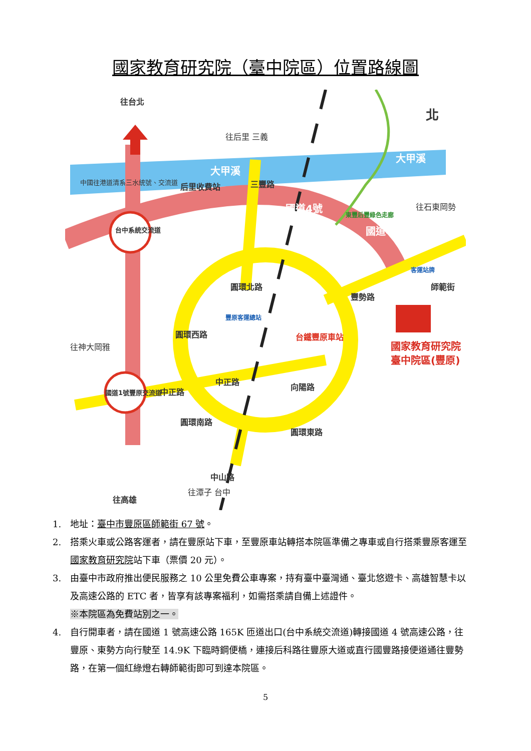國家教育研究院（臺中院區）位置路線圖
往台北
后里收費站
大甲溪
大甲溪
北
往后里 三義
三豐路
國道4號
國道4號
東豐后豐綠色走廊
往石東岡勢
台中系統交流道
客運站牌
圓環北路
豐原客運總站
台鐵豐原車站
豐勢路
師範街
國家教育研究院
臺中院區(豐原)
圓環西路
往神大岡雅
中正路
中正路
向陽路
國道1號豐原交流道
圓環南路
圓環東路
中山路
往高雄
往潭子 台中
中國往港道清系三水統號、交流道
1. 地址：臺中市豐原區師範街 67 號。
2. 搭乘火車或公路客運者，請在豐原站下車，至豐原車站轉搭本院區準備之專車或自行搭乘豐原客運至國家教育研究院站下車（票價 20 元）。
3. 由臺中市政府推出便民服務之 10 公里免費公車專案，持有臺中臺灣通、臺北悠遊卡、高雄智慧卡以及高速公路的 ETC 者，皆享有該專案福利，如需搭乘請自備上述證件。
※本院區為免費站別之一。
4. 自行開車者，請在國道 1 號高速公路 165K 匝道出口(台中系統交流道)轉接國道 4 號高速公路，往豐原、東勢方向行駛至 14.9K 下臨時鋼便橋，連接后科路往豐原大道或直行國豐路接便道通往豐勢路，在第一個紅綠燈右轉師範街即可到達本院區。
5